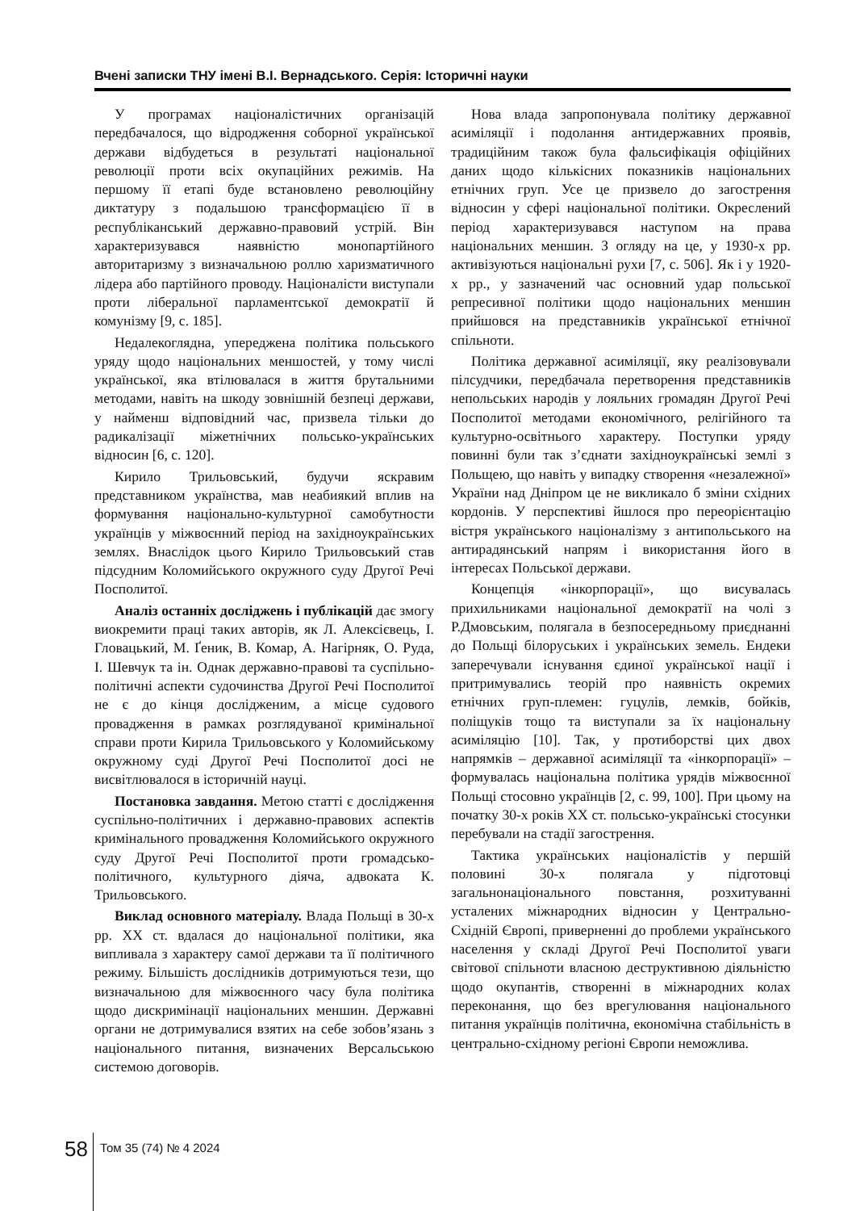Вчені записки ТНУ імені В.І. Вернадського. Серія: Історичні науки
У програмах націоналістичних організацій передбачалося, що відродження соборної української держави відбудеться в результаті національної революції проти всіх окупаційних режимів. На першому її етапі буде встановлено революційну диктатуру з подальшою трансформацією її в республіканський державно-правовий устрій. Він характеризувався наявністю монопартійного авторитаризму з визначальною роллю харизматичного лідера або партійного проводу. Націоналісти виступали проти ліберальної парламентської демократії й комунізму [9, с. 185].
Недалекоглядна, упереджена політика польського уряду щодо національних меншостей, у тому числі української, яка втілювалася в життя брутальними методами, навіть на шкоду зовнішній безпеці держави, у найменш відповідний час, призвела тільки до радикалізації міжетнічних польсько-українських відносин [6, с. 120].
Кирило Трильовський, будучи яскравим представником українства, мав неабиякий вплив на формування національно-культурної самобутности українців у міжвоєнний період на західноукраїнських землях. Внаслідок цього Кирило Трильовський став підсудним Коломийського окружного суду Другої Речі Посполитої.
Аналіз останніх досліджень і публікацій дає змогу виокремити праці таких авторів, як Л. Алексієвець, І. Гловацький, М. Ґеник, В. Комар, А. Нагірняк, О. Руда, І. Шевчук та ін. Однак державно-правові та суспільно-політичні аспекти судочинства Другої Речі Посполитої не є до кінця дослідженим, а місце судового провадження в рамках розглядуваної кримінальної справи проти Кирила Трильовського у Коломийському окружному суді Другої Речі Посполитої досі не висвітлювалося в історичній науці.
Постановка завдання. Метою статті є дослідження суспільно-політичних і державно-правових аспектів кримінального провадження Коломийського окружного суду Другої Речі Посполитої проти громадсько-політичного, культурного діяча, адвоката К. Трильовського.
Виклад основного матеріалу. Влада Польщі в 30-х рр. XX ст. вдалася до національної політики, яка випливала з характеру самої держави та її політичного режиму. Більшість дослідників дотримуються тези, що визначальною для міжвоєнного часу була політика щодо дискримінації національних меншин. Державні органи не дотримувалися взятих на себе зобов’язань з національного питання, визначених Версальською системою договорів.
Нова влада запропонувала політику державної асиміляції і подолання антидержавних проявів, традиційним також була фальсифікація офіційних даних щодо кількісних показників національних етнічних груп. Усе це призвело до загострення відносин у сфері національної політики. Окреслений період характеризувався наступом на права національних меншин. З огляду на це, у 1930-х рр. активізуються національні рухи [7, с. 506]. Як і у 1920-х рр., у зазначений час основний удар польської репресивної політики щодо національних меншин прийшовся на представників української етнічної спільноти.
Політика державної асиміляції, яку реалізовували пілсудчики, передбачала перетворення представників непольських народів у лояльних громадян Другої Речі Посполитої методами економічного, релігійного та культурно-освітнього характеру. Поступки уряду повинні були так з’єднати західноукраїнські землі з Польщею, що навіть у випадку створення «незалежної» України над Дніпром це не викликало б зміни східних кордонів. У перспективі йшлося про переорієнтацію вістря українського націоналізму з антипольського на антирадянський напрям і використання його в інтересах Польської держави.
Концепція «інкорпорації», що висувалась прихильниками національної демократії на чолі з Р.Дмовським, полягала в безпосередньому приєднанні до Польщі білоруських і українських земель. Ендеки заперечували існування єдиної української нації і притримувались теорій про наявність окремих етнічних груп-племен: гуцулів, лемків, бойків, поліщуків тощо та виступали за їх національну асиміляцію [10]. Так, у протиборстві цих двох напрямків – державної асиміляції та «інкорпорації» – формувалась національна політика урядів міжвоєнної Польщі стосовно українців [2, с. 99, 100]. При цьому на початку 30-х років XX ст. польсько-українські стосунки перебували на стадії загострення.
Тактика українських націоналістів у першій половині 30-х полягала у підготовці загальнонаціонального повстання, розхитуванні усталених міжнародних відносин у Центрально-Східній Європі, приверненні до проблеми українського населення у складі Другої Речі Посполитої уваги світової спільноти власною деструктивною діяльністю щодо окупантів, створенні в міжнародних колах переконання, що без врегулювання національного питання українців політична, економічна стабільність в центрально-східному регіоні Європи неможлива.
58
Том 35 (74) № 4 2024